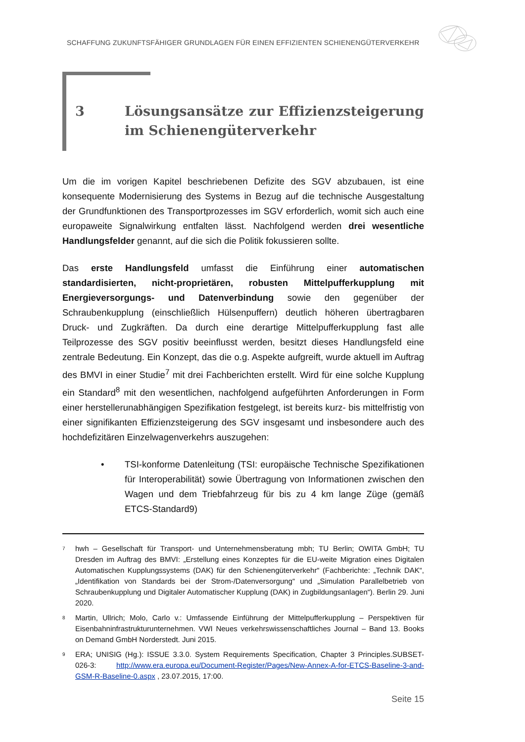SCHAFFUNG ZUKUNFTSFÄHIGER GRUNDLAGEN FÜR EINEN EFFIZIENTEN SCHIENENGÜTERVERKEHR
3 Lösungsansätze zur Effizienzsteigerung im Schienengüterverkehr
Um die im vorigen Kapitel beschriebenen Defizite des SGV abzubauen, ist eine konsequente Modernisierung des Systems in Bezug auf die technische Ausgestaltung der Grundfunktionen des Transportprozesses im SGV erforderlich, womit sich auch eine europaweite Signalwirkung entfalten lässt. Nachfolgend werden drei wesentliche Handlungsfelder genannt, auf die sich die Politik fokussieren sollte.
Das erste Handlungsfeld umfasst die Einführung einer automatischen standardisierten, nicht-proprietären, robusten Mittelpufferkupplung mit Energieversorgungs- und Datenverbindung sowie den gegenüber der Schraubenkupplung (einschließlich Hülsenpuffern) deutlich höheren übertragbaren Druck- und Zugkräften. Da durch eine derartige Mittelpufferkupplung fast alle Teilprozesse des SGV positiv beeinflusst werden, besitzt dieses Handlungsfeld eine zentrale Bedeutung. Ein Konzept, das die o.g. Aspekte aufgreift, wurde aktuell im Auftrag des BMVI in einer Studie<sup>7</sup> mit drei Fachberichten erstellt. Wird für eine solche Kupplung ein Standard<sup>8</sup> mit den wesentlichen, nachfolgend aufgeführten Anforderungen in Form einer herstellerunabhängigen Spezifikation festgelegt, ist bereits kurz- bis mittelfristig von einer signifikanten Effizienzsteigerung des SGV insgesamt und insbesondere auch des hochdefizitären Einzelwagenverkehrs auszugehen:
• TSI-konforme Datenleitung (TSI: europäische Technische Spezifikationen für Interoperabilität) sowie Übertragung von Informationen zwischen den Wagen und dem Triebfahrzeug für bis zu 4 km lange Züge (gemäß ETCS-Standard9)
<sup>7</sup> hwh – Gesellschaft für Transport- und Unternehmensberatung mbh; TU Berlin; OWITA GmbH; TU Dresden im Auftrag des BMVI: „Erstellung eines Konzeptes für die EU-weite Migration eines Digitalen Automatischen Kupplungssystems (DAK) für den Schienengüterverkehr“ (Fachberichte: „Technik DAK“, „Identifikation von Standards bei der Strom-/Datenversorgung“ und „Simulation Parallelbetrieb von Schraubenkupplung und Digitaler Automatischer Kupplung (DAK) in Zugbildungsanlagen“). Berlin 29. Juni 2020.
<sup>8</sup> Martin, Ullrich; Molo, Carlo v.: Umfassende Einführung der Mittelpufferkupplung – Perspektiven für Eisenbahninfrastrukturunternehmen. VWI Neues verkehrswissenschaftliches Journal – Band 13. Books on Demand GmbH Norderstedt. Juni 2015.
<sup>9</sup> ERA; UNISIG (Hg.): ISSUE 3.3.0. System Requirements Specification, Chapter 3 Principles.SUBSET-026-3: http://www.era.europa.eu/Document-Register/Pages/New-Annex-A-for-ETCS-Baseline-3-and-GSM-R-Baseline-0.aspx , 23.07.2015, 17:00.
Seite 15